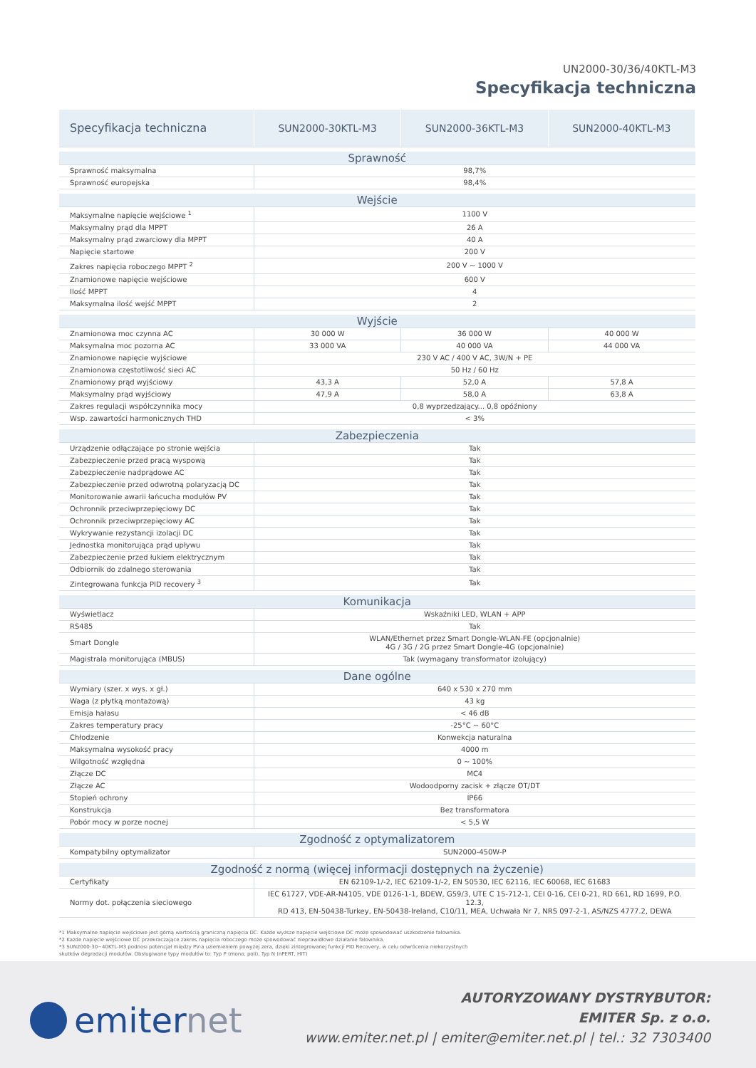UN2000-30/36/40KTL-M3
Specyfikacja techniczna
| Specyfikacja techniczna | SUN2000-30KTL-M3 | SUN2000-36KTL-M3 | SUN2000-40KTL-M3 |
| --- | --- | --- | --- |
| Sprawność | | | |
| Sprawność maksymalna | 98,7% | | |
| Sprawność europejska | 98,4% | | |
| Wejście | | | |
| Maksymalne napięcie wejściowe <sup>1</sup> | 1100 V | | |
| Maksymalny prąd dla MPPT | 26 A | | |
| Maksymalny prąd zwarciowy dla MPPT | 40 A | | |
| Napięcie startowe | 200 V | | |
| Zakres napięcia roboczego MPPT <sup>2</sup> | 200 V ~ 1000 V | | |
| Znamionowe napięcie wejściowe | 600 V | | |
| Ilość MPPT | 4 | | |
| Maksymalna ilość wejść MPPT | 2 | | |
| Wyjście | | | |
| Znamionowa moc czynna AC | 30 000 W | 36 000 W | 40 000 W |
| Maksymalna moc pozorna AC | 33 000 VA | 40 000 VA | 44 000 VA |
| Znamionowe napięcie wyjściowe | 230 V AC / 400 V AC, 3W/N + PE | | |
| Znamionowa częstotliwość sieci AC | 50 Hz / 60 Hz | | |
| Znamionowy prąd wyjściowy | 43,3 A | 52,0 A | 57,8 A |
| Maksymalny prąd wyjściowy | 47,9 A | 58,0 A | 63,8 A |
| Zakres regulacji współczynnika mocy | 0,8 wyprzedzający... 0,8 opóźniony | | |
| Wsp. zawartości harmonicznych THD | < 3% | | |
| Zabezpieczenia | | | |
| Urządzenie odłączające po stronie wejścia | Tak | | |
| Zabezpieczenie przed pracą wyspową | Tak | | |
| Zabezpieczenie nadprądowe AC | Tak | | |
| Zabezpieczenie przed odwrotną polaryzacją DC | Tak | | |
| Monitorowanie awarii łańcucha modułów PV | Tak | | |
| Ochronnik przeciwprzepięciowy DC | Tak | | |
| Ochronnik przeciwprzepięciowy AC | Tak | | |
| Wykrywanie rezystancji izolacji DC | Tak | | |
| Jednostka monitorująca prąd upływu | Tak | | |
| Zabezpieczenie przed łukiem elektrycznym | Tak | | |
| Odbiornik do zdalnego sterowania | Tak | | |
| Zintegrowana funkcja PID recovery <sup>3</sup> | Tak | | |
| Komunikacja | | | |
| Wyświetlacz | Wskaźniki LED, WLAN + APP | | |
| RS485 | Tak | | |
| Smart Dongle | WLAN/Ethernet przez Smart Dongle-WLAN-FE (opcjonalnie) 4G / 3G / 2G przez Smart Dongle-4G (opcjonalnie) | | |
| Magistrala monitorująca (MBUS) | Tak (wymagany transformator izolujący) | | |
| Dane ogólne | | | |
| Wymiary (szer. x wys. x gł.) | 640 x 530 x 270 mm | | |
| Waga (z płytką montażową) | 43 kg | | |
| Emisja hałasu | < 46 dB | | |
| Zakres temperatury pracy | -25°C ~ 60°C | | |
| Chłodzenie | Konwekcja naturalna | | |
| Maksymalna wysokość pracy | 4000 m | | |
| Wilgotność względna | 0 ~ 100% | | |
| Złącze DC | MC4 | | |
| Złącze AC | Wodoodporny zacisk + złącze OT/DT | | |
| Stopień ochrony | IP66 | | |
| Konstrukcja | Bez transformatora | | |
| Pobór mocy w porze nocnej | < 5,5 W | | |
| Zgodność z optymalizatorem | | | |
| Kompatybilny optymalizator | SUN2000-450W-P | | |
| Zgodność z normą (więcej informacji dostępnych na życzenie) | | | |
| Certyfikaty | EN 62109-1/-2, IEC 62109-1/-2, EN 50530, IEC 62116, IEC 60068, IEC 61683 | | |
| Normy dot. połączenia sieciowego | IEC 61727, VDE-AR-N4105, VDE 0126-1-1, BDEW, G59/3, UTE C 15-712-1, CEI 0-16, CEI 0-21, RD 661, RD 1699, P.O. 12.3, RD 413, EN-50438-Turkey, EN-50438-Ireland, C10/11, MEA, Uchwała Nr 7, NRS 097-2-1, AS/NZS 4777.2, DEWA | | |
*1 Maksymalne napięcie wejściowe jest górną wartością graniczną napięcia DC. Każde wyższe napięcie wejściowe DC może spowodować uszkodzenie falownika.
*2 Każde napięcie wejściowe DC przekraczające zakres napięcia roboczego może spowodować nieprawidłowe działanie falownika.
*3 SUN2000-30~40KTL-M3 podnosi potencjał między PV-a uziemieniem powyżej zera, dzięki zintegrowanej funkcji PID Recovery, w celu odwrócenia niekorzystnych
skutków degradacji modułów. Obsługiwane typy modułów to: Typ P (mono, poli), Typ N (nPERT, HIT)
emiternet
AUTORYZOWANY DYSTRYBUTOR:
EMITER Sp. z o.o.
www.emiter.net.pl | emiter@emiter.net.pl | tel.: 32 7303400